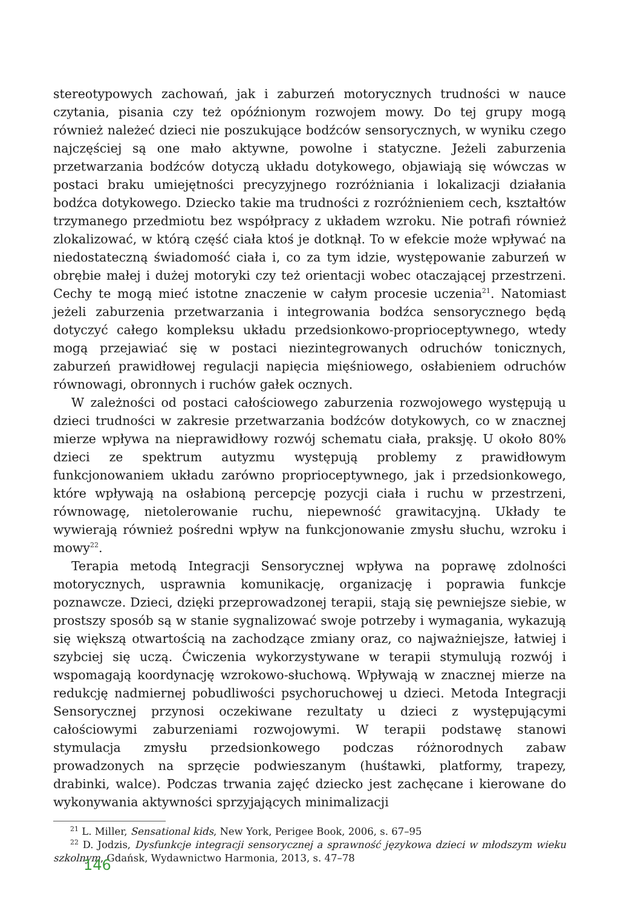stereotypowych zachowań, jak i zaburzeń motorycznych trudności w nauce czytania, pisania czy też opóźnionym rozwojem mowy. Do tej grupy mogą również należeć dzieci nie poszukujące bodźców sensorycznych, w wyniku czego najczęściej są one mało aktywne, powolne i statyczne. Jeżeli zaburzenia przetwarzania bodźców dotyczą układu dotykowego, objawiają się wówczas w postaci braku umiejętności precyzyjnego rozróżniania i lokalizacji działania bodźca dotykowego. Dziecko takie ma trudności z rozróżnieniem cech, kształtów trzymanego przedmiotu bez współpracy z układem wzroku. Nie potrafi również zlokalizować, w którą część ciała ktoś je dotknął. To w efekcie może wpływać na niedostateczną świadomość ciała i, co za tym idzie, występowanie zaburzeń w obrębie małej i dużej motoryki czy też orientacji wobec otaczającej przestrzeni. Cechy te mogą mieć istotne znaczenie w całym procesie uczenia<sup>21</sup>. Natomiast jeżeli zaburzenia przetwarzania i integrowania bodźca sensorycznego będą dotyczyć całego kompleksu układu przedsionkowo-proprioceptywnego, wtedy mogą przejawiać się w postaci niezintegrowanych odruchów tonicznych, zaburzeń prawidłowej regulacji napięcia mięśniowego, osłabieniem odruchów równowagi, obronnych i ruchów gałek ocznych.
W zależności od postaci całościowego zaburzenia rozwojowego występują u dzieci trudności w zakresie przetwarzania bodźców dotykowych, co w znacznej mierze wpływa na nieprawidłowy rozwój schematu ciała, praksję. U około 80% dzieci ze spektrum autyzmu występują problemy z prawidłowym funkcjonowaniem układu zarówno proprioceptywnego, jak i przedsionkowego, które wpływają na osłabioną percepcję pozycji ciała i ruchu w przestrzeni, równowagę, nietolerowanie ruchu, niepewność grawitacyjną. Układy te wywierają również pośredni wpływ na funkcjonowanie zmysłu słuchu, wzroku i mowy<sup>22</sup>.
Terapia metodą Integracji Sensorycznej wpływa na poprawę zdolności motorycznych, usprawnia komunikację, organizację i poprawia funkcje poznawcze. Dzieci, dzięki przeprowadzonej terapii, stają się pewniejsze siebie, w prostszy sposób są w stanie sygnalizować swoje potrzeby i wymagania, wykazują się większą otwartością na zachodzące zmiany oraz, co najważniejsze, łatwiej i szybciej się uczą. Ćwiczenia wykorzystywane w terapii stymulują rozwój i wspomagają koordynację wzrokowo-słuchową. Wpływają w znacznej mierze na redukcję nadmiernej pobudliwości psychoruchowej u dzieci. Metoda Integracji Sensorycznej przynosi oczekiwane rezultaty u dzieci z występującymi całościowymi zaburzeniami rozwojowymi. W terapii podstawę stanowi stymulacja zmysłu przedsionkowego podczas różnorodnych zabaw prowadzonych na sprzęcie podwieszanym (huśtawki, platformy, trapezy, drabinki, walce). Podczas trwania zajęć dziecko jest zachęcane i kierowane do wykonywania aktywności sprzyjających minimalizacji
<sup>21</sup> L. Miller, Sensational kids, New York, Perigee Book, 2006, s. 67–95
<sup>22</sup> D. Jodzis, Dysfunkcje integracji sensorycznej a sprawność językowa dzieci w młodszym wieku szkolnym, Gdańsk, Wydawnictwo Harmonia, 2013, s. 47–78
146